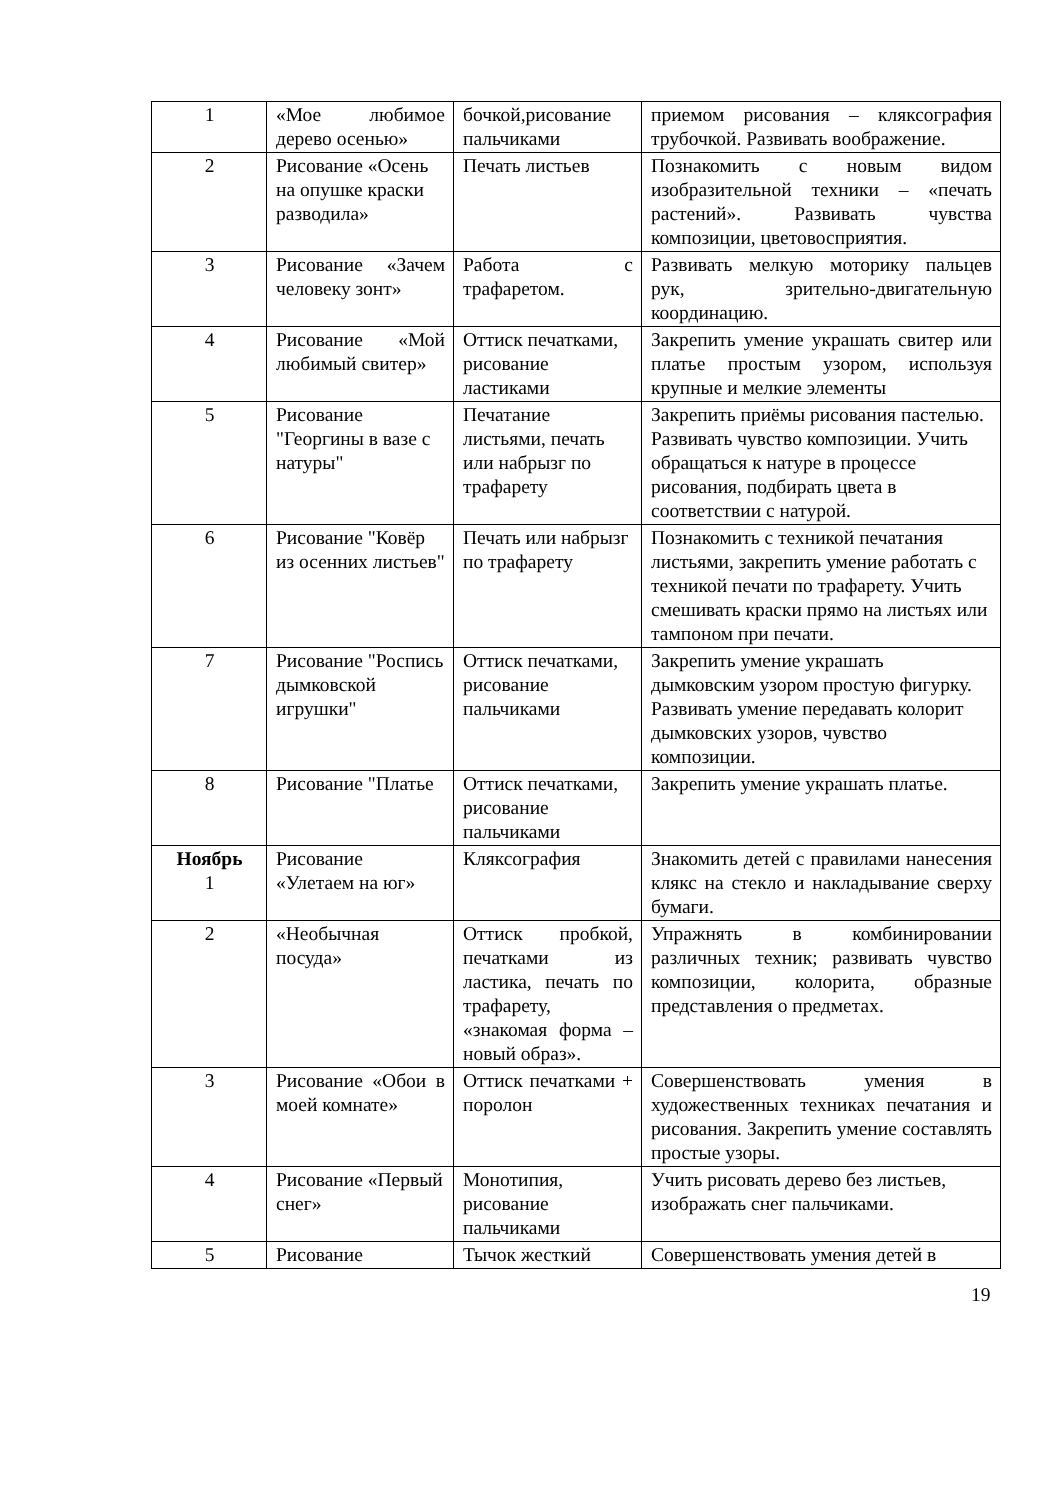| 1 | «Мое любимое дерево осенью» | бочкой,рисование пальчиками | приемом рисования – кляксография трубочкой. Развивать воображение. |
| 2 | Рисование «Осень на опушке краски разводила» | Печать листьев | Познакомить с новым видом изобразительной техники – «печать растений». Развивать чувства композиции, цветовосприятия. |
| 3 | Рисование «Зачем человеку зонт» | Работа с трафаретом. | Развивать мелкую моторику пальцев рук, зрительно-двигательную координацию. |
| 4 | Рисование «Мой любимый свитер» | Оттиск печатками, рисование ластиками | Закрепить умение украшать свитер или платье простым узором, используя крупные и мелкие элементы |
| 5 | Рисование "Георгины в вазе с натуры" | Печатание листьями, печать или набрызг по трафарету | Закрепить приёмы рисования пастелью. Развивать чувство композиции. Учить обращаться к натуре в процессе рисования, подбирать цвета в соответствии с натурой. |
| 6 | Рисование "Ковёр из осенних листьев" | Печать или набрызг по трафарету | Познакомить с техникой печатания листьями, закрепить умение работать с техникой печати по трафарету. Учить смешивать краски прямо на листьях или тампоном при печати. |
| 7 | Рисование "Роспись дымковской игрушки" | Оттиск печатками, рисование пальчиками | Закрепить умение украшать дымковским узором простую фигурку. Развивать умение передавать колорит дымковских узоров, чувство композиции. |
| 8 | Рисование "Платье | Оттиск печатками, рисование пальчиками | Закрепить умение украшать платье. |
| Ноябрь 1 | Рисование «Улетаем на юг» | Кляксография | Знакомить детей с правилами нанесения клякс на стекло и накладывание сверху бумаги. |
| 2 | «Необычная посуда» | Оттиск пробкой, печатками из ластика, печать по трафарету, «знакомая форма – новый образ». | Упражнять в комбинировании различных техник; развивать чувство композиции, колорита, образные представления о предметах. |
| 3 | Рисование «Обои в моей комнате» | Оттиск печатками + поролон | Совершенствовать умения в художественных техниках печатания и рисования. Закрепить умение составлять простые узоры. |
| 4 | Рисование «Первый снег» | Монотипия, рисование пальчиками | Учить рисовать дерево без листьев, изображать снег пальчиками. |
| 5 | Рисование | Тычок жесткий | Совершенствовать умения детей в |
19